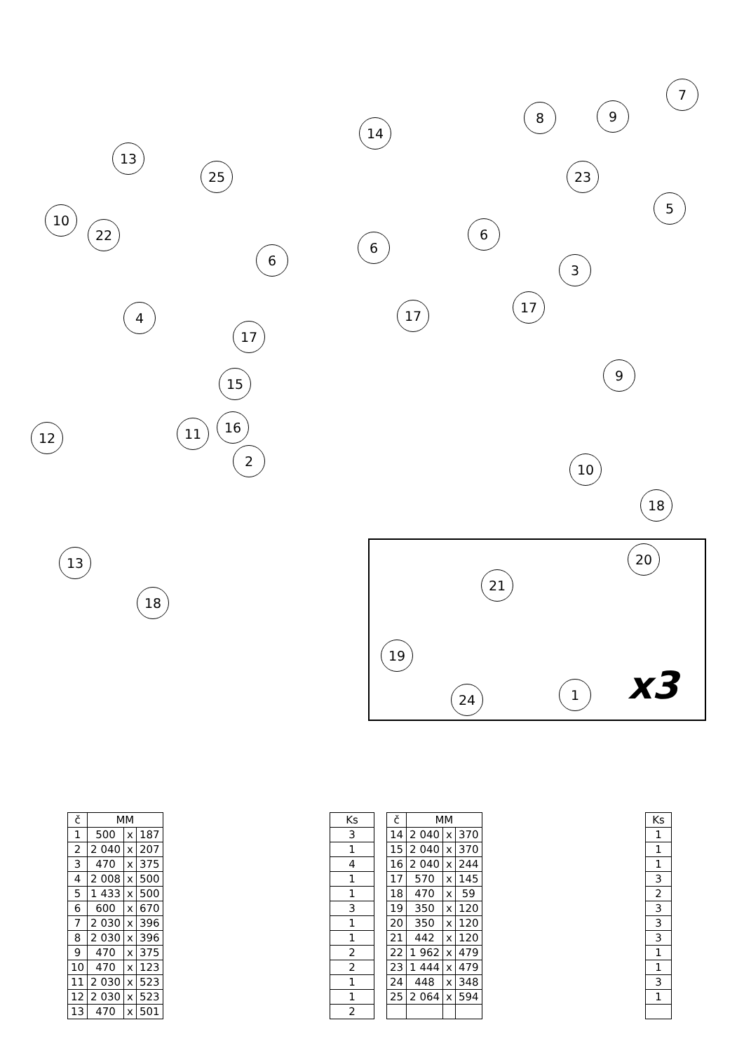7
8 9
14
13
25 23
10
22
5
6
6
6
3
4
17
17
17
15
9
12 11 16
2
10
18
13
18
20
21
19
24 1 x3
| č | MM | | |
| --- | --- | --- | --- |
| 1 | 500 | x | 187 |
| 2 | 2 040 | x | 207 |
| 3 | 470 | x | 375 |
| 4 | 2 008 | x | 500 |
| 5 | 1 433 | x | 500 |
| 6 | 600 | x | 670 |
| 7 | 2 030 | x | 396 |
| 8 | 2 030 | x | 396 |
| 9 | 470 | x | 375 |
| 10 | 470 | x | 123 |
| 11 | 2 030 | x | 523 |
| 12 | 2 030 | x | 523 |
| 13 | 470 | x | 501 |
| Ks |
| --- |
| 3 |
| 1 |
| 4 |
| 1 |
| 1 |
| 3 |
| 1 |
| 1 |
| 2 |
| 2 |
| 1 |
| 1 |
| 2 |
| č | MM | | |
| --- | --- | --- | --- |
| 14 | 2 040 | x | 370 |
| 15 | 2 040 | x | 370 |
| 16 | 2 040 | x | 244 |
| 17 | 570 | x | 145 |
| 18 | 470 | x | 59 |
| 19 | 350 | x | 120 |
| 20 | 350 | x | 120 |
| 21 | 442 | x | 120 |
| 22 | 1 962 | x | 479 |
| 23 | 1 444 | x | 479 |
| 24 | 448 | x | 348 |
| 25 | 2 064 | x | 594 |
| Ks |
| --- |
| 1 |
| 1 |
| 1 |
| 3 |
| 2 |
| 3 |
| 3 |
| 3 |
| 1 |
| 1 |
| 3 |
| 1 |